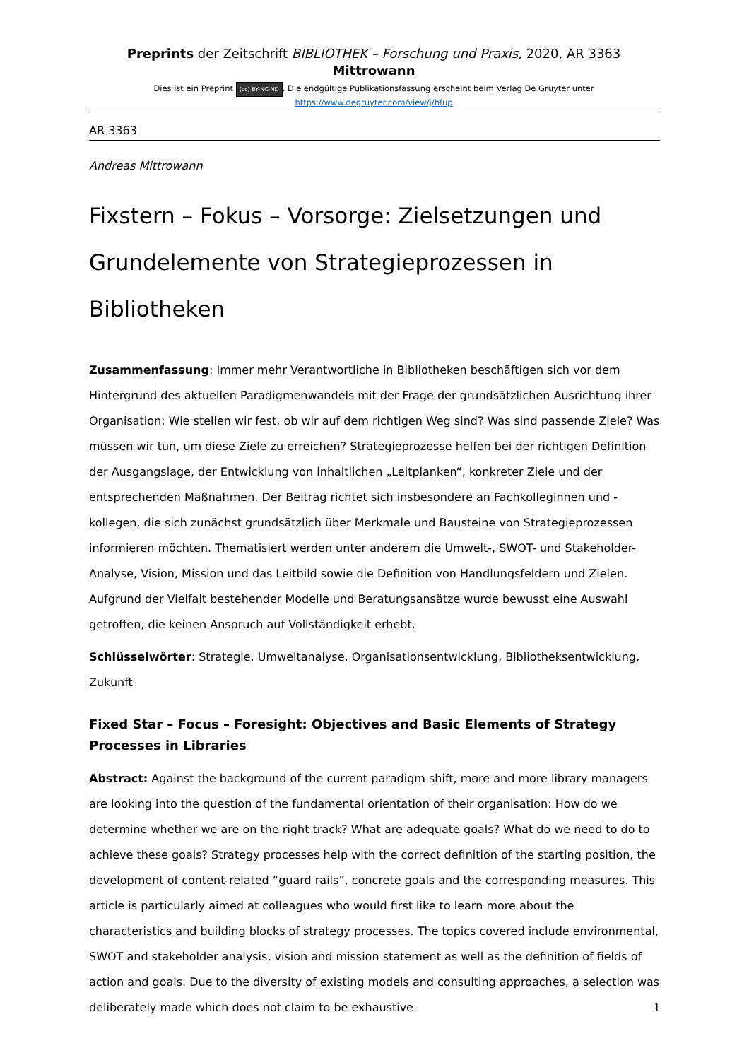Preprints der Zeitschrift BIBLIOTHEK – Forschung und Praxis, 2020, AR 3363 Mittrowann
Dies ist ein Preprint (cc) BY-NC-ND. Die endgültige Publikationsfassung erscheint beim Verlag De Gruyter unter
https://www.degruyter.com/view/j/bfup
AR 3363
Andreas Mittrowann
Fixstern – Fokus – Vorsorge: Zielsetzungen und Grundelemente von Strategieprozessen in Bibliotheken
Zusammenfassung: Immer mehr Verantwortliche in Bibliotheken beschäftigen sich vor dem Hintergrund des aktuellen Paradigmenwandels mit der Frage der grundsätzlichen Ausrichtung ihrer Organisation: Wie stellen wir fest, ob wir auf dem richtigen Weg sind? Was sind passende Ziele? Was müssen wir tun, um diese Ziele zu erreichen? Strategieprozesse helfen bei der richtigen Definition der Ausgangslage, der Entwicklung von inhaltlichen „Leitplanken“, konkreter Ziele und der entsprechenden Maßnahmen. Der Beitrag richtet sich insbesondere an Fachkolleginnen und -kollegen, die sich zunächst grundsätzlich über Merkmale und Bausteine von Strategieprozessen informieren möchten. Thematisiert werden unter anderem die Umwelt-, SWOT- und Stakeholder-Analyse, Vision, Mission und das Leitbild sowie die Definition von Handlungsfeldern und Zielen. Aufgrund der Vielfalt bestehender Modelle und Beratungsansätze wurde bewusst eine Auswahl getroffen, die keinen Anspruch auf Vollständigkeit erhebt.
Schlüsselwörter: Strategie, Umweltanalyse, Organisationsentwicklung, Bibliotheksentwicklung, Zukunft
Fixed Star – Focus – Foresight: Objectives and Basic Elements of Strategy Processes in Libraries
Abstract: Against the background of the current paradigm shift, more and more library managers are looking into the question of the fundamental orientation of their organisation: How do we determine whether we are on the right track? What are adequate goals? What do we need to do to achieve these goals? Strategy processes help with the correct definition of the starting position, the development of content-related “guard rails”, concrete goals and the corresponding measures. This article is particularly aimed at colleagues who would first like to learn more about the characteristics and building blocks of strategy processes. The topics covered include environmental, SWOT and stakeholder analysis, vision and mission statement as well as the definition of fields of action and goals. Due to the diversity of existing models and consulting approaches, a selection was deliberately made which does not claim to be exhaustive.
1